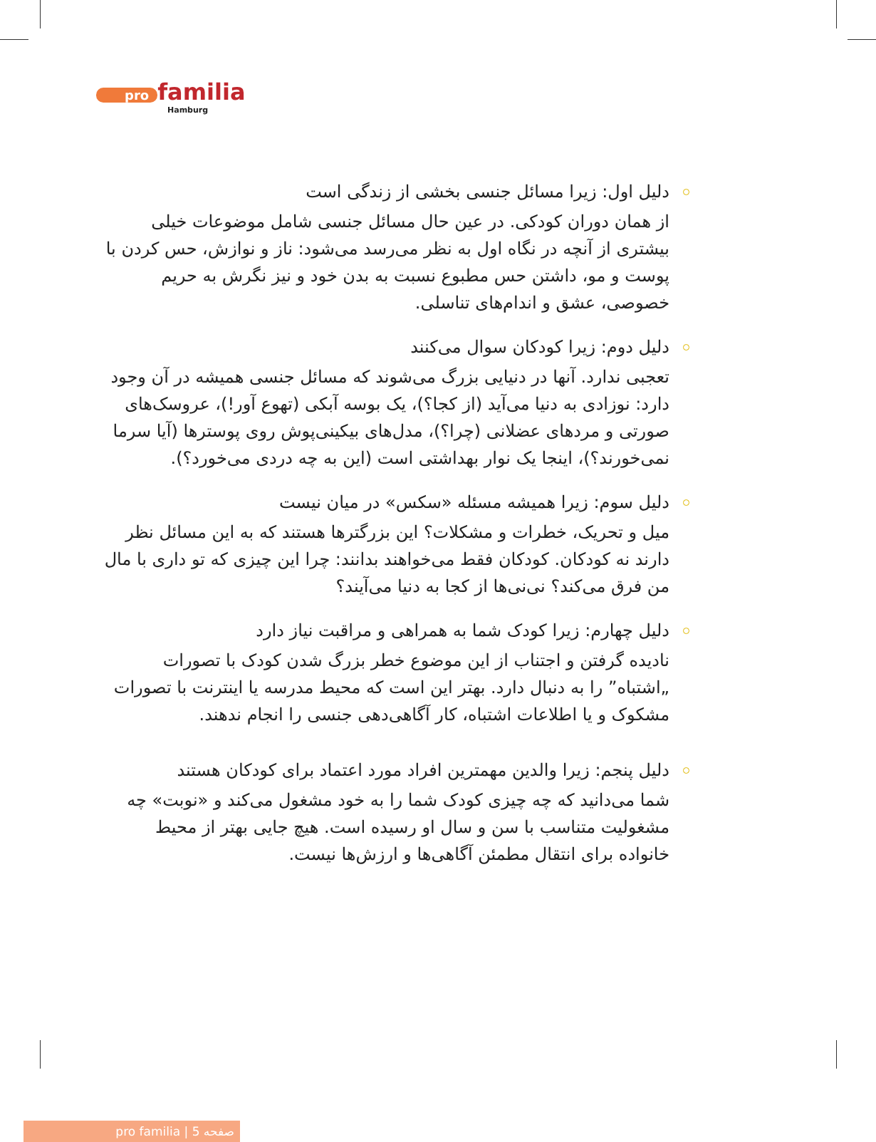pro familia
Hamburg
دلیل اول: زیرا مسائل جنسی بخشی از زندگی است
از همان دوران کودکی. در عین حال مسائل جنسی شامل موضوعات خیلی بیشتری از آنچه در نگاه اول به نظر می‌رسد می‌شود: ناز و نوازش، حس کردن با پوست و مو، داشتن حس مطبوع نسبت به بدن خود و نیز نگرش به حریم خصوصی، عشق و اندام‌های تناسلی.
دلیل دوم: زیرا کودکان سوال می‌کنند
تعجبی ندارد. آنها در دنیایی بزرگ می‌شوند که مسائل جنسی همیشه در آن وجود دارد: نوزادی به دنیا می‌آید (از کجا؟)، یک بوسه آبکی (تهوع آور!)، عروسک‌های صورتی و مردهای عضلانی (چرا؟)، مدل‌های بیکینی‌پوش روی پوسترها (آیا سرما نمی‌خورند؟)، اینجا یک نوار بهداشتی است (این به چه دردی می‌خورد؟).
دلیل سوم: زیرا همیشه مسئله «سکس» در میان نیست
میل و تحریک، خطرات و مشکلات؟ این بزرگترها هستند که به این مسائل نظر دارند نه کودکان. کودکان فقط می‌خواهند بدانند: چرا این چیزی که تو داری با مال من فرق می‌کند؟ نی‌نی‌ها از کجا به دنیا می‌آیند؟
دلیل چهارم: زیرا کودک شما به همراهی و مراقبت نیاز دارد
نادیده گرفتن و اجتناب از این موضوع خطر بزرگ شدن کودک با تصورات „اشتباه” را به دنبال دارد. بهتر این است که محیط مدرسه یا اینترنت با تصورات مشکوک و یا اطلاعات اشتباه، کار آگاهی‌دهی جنسی را انجام ندهند.
دلیل پنجم: زیرا والدین مهمترین افراد مورد اعتماد برای کودکان هستند
شما می‌دانید که چه چیزی کودک شما را به خود مشغول می‌کند و «نوبت» چه مشغولیت متناسب با سن و سال او رسیده است. هیچ جایی بهتر از محیط خانواده برای انتقال مطمئن آگاهی‌ها و ارزش‌ها نیست.
pro familia | صفحه 5